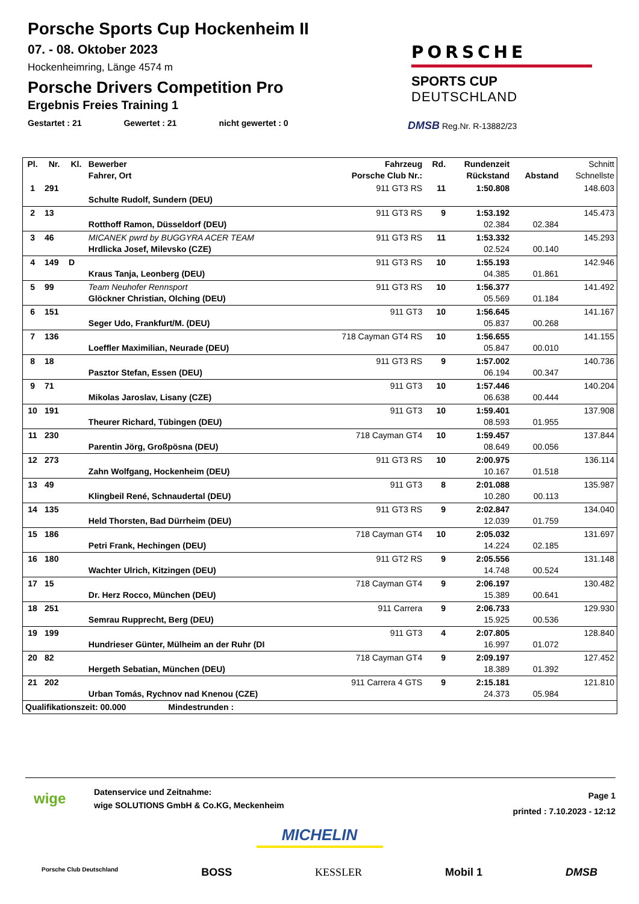Porsche Sports Cup Hockenheim II
07. - 08. Oktober 2023
Hockenheimring, Länge 4574 m
Porsche Drivers Competition Pro
Ergebnis Freies Training 1
Gestartet : 21 Gewertet : 21 nicht gewertet : 0
PORSCHE
SPORTS CUP
DEUTSCHLAND
DMSB Reg.Nr. R-13882/23
| Pl. | Nr. | Kl. | Bewerber Fahrer, Ort | Fahrzeug Porsche Club Nr.: | Rd. | Rundenzeit Rückstand | Abstand | Schnitt Schnellste |
| --- | --- | --- | --- | --- | --- | --- | --- | --- |
| 1 | 291 | | Schulte Rudolf, Sundern (DEU) | 911 GT3 RS | 11 | 1:50.808 | | 148.603 |
| 2 | 13 | | Rotthoff Ramon, Düsseldorf (DEU) | 911 GT3 RS | 9 | 1:53.192 02.384 | 02.384 | 145.473 |
| 3 | 46 | | MICANEK pwrd by BUGGYRA ACER TEAM Hrdlicka Josef, Milevsko (CZE) | 911 GT3 RS | 11 | 1:53.332 02.524 | 00.140 | 145.293 |
| 4 | 149 | D | Kraus Tanja, Leonberg (DEU) | 911 GT3 RS | 10 | 1:55.193 04.385 | 01.861 | 142.946 |
| 5 | 99 | | Team Neuhofer Rennsport Glöckner Christian, Olching (DEU) | 911 GT3 RS | 10 | 1:56.377 05.569 | 01.184 | 141.492 |
| 6 | 151 | | Seger Udo, Frankfurt/M. (DEU) | 911 GT3 | 10 | 1:56.645 05.837 | 00.268 | 141.167 |
| 7 | 136 | | Loeffler Maximilian, Neurade (DEU) | 718 Cayman GT4 RS | 10 | 1:56.655 05.847 | 00.010 | 141.155 |
| 8 | 18 | | Pasztor Stefan, Essen (DEU) | 911 GT3 RS | 9 | 1:57.002 06.194 | 00.347 | 140.736 |
| 9 | 71 | | Mikolas Jaroslav, Lisany (CZE) | 911 GT3 | 10 | 1:57.446 06.638 | 00.444 | 140.204 |
| 10 | 191 | | Theurer Richard, Tübingen (DEU) | 911 GT3 | 10 | 1:59.401 08.593 | 01.955 | 137.908 |
| 11 | 230 | | Parentin Jörg, Großpösna (DEU) | 718 Cayman GT4 | 10 | 1:59.457 08.649 | 00.056 | 137.844 |
| 12 | 273 | | Zahn Wolfgang, Hockenheim (DEU) | 911 GT3 RS | 10 | 2:00.975 10.167 | 01.518 | 136.114 |
| 13 | 49 | | Klingbeil René, Schnaudertal (DEU) | 911 GT3 | 8 | 2:01.088 10.280 | 00.113 | 135.987 |
| 14 | 135 | | Held Thorsten, Bad Dürrheim (DEU) | 911 GT3 RS | 9 | 2:02.847 12.039 | 01.759 | 134.040 |
| 15 | 186 | | Petri Frank, Hechingen (DEU) | 718 Cayman GT4 | 10 | 2:05.032 14.224 | 02.185 | 131.697 |
| 16 | 180 | | Wachter Ulrich, Kitzingen (DEU) | 911 GT2 RS | 9 | 2:05.556 14.748 | 00.524 | 131.148 |
| 17 | 15 | | Dr. Herz Rocco, München (DEU) | 718 Cayman GT4 | 9 | 2:06.197 15.389 | 00.641 | 130.482 |
| 18 | 251 | | Semrau Rupprecht, Berg (DEU) | 911 Carrera | 9 | 2:06.733 15.925 | 00.536 | 129.930 |
| 19 | 199 | | Hundrieser Günter, Mülheim an der Ruhr (DI | 911 GT3 | 4 | 2:07.805 16.997 | 01.072 | 128.840 |
| 20 | 82 | | Hergeth Sebatian, München (DEU) | 718 Cayman GT4 | 9 | 2:09.197 18.389 | 01.392 | 127.452 |
| 21 | 202 | | Urban Tomás, Rychnov nad Knenou (CZE) | 911 Carrera 4 GTS | 9 | 2:15.181 24.373 | 05.984 | 121.810 |
| Qualifikationszeit: 00.000 Mindestrunden : | | | | | | | | |
wige
Datenservice und Zeitnahme:
wige SOLUTIONS GmbH & Co.KG, Meckenheim
Page 1
printed : 7.10.2023 - 12:12
MICHELIN
Porsche Club Deutschland BOSS KESSLER Mobil 1 DMSB